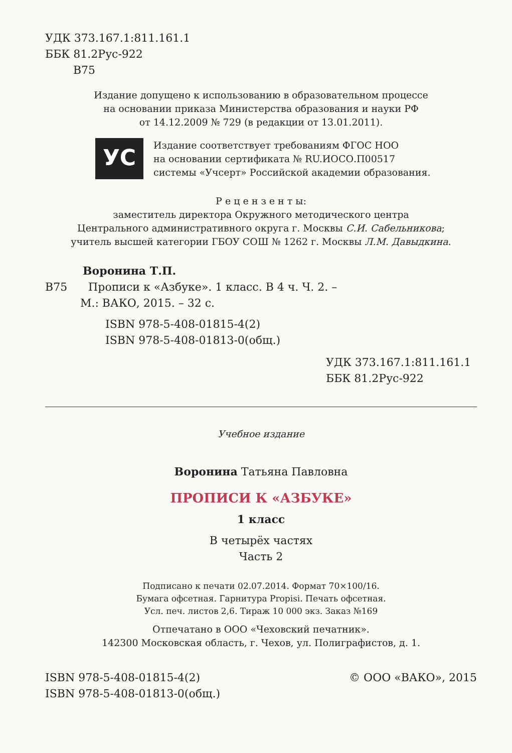УДК 373.167.1:811.161.1
ББК 81.2Рус-922
В75
Издание допущено к использованию в образовательном процессе
на основании приказа Министерства образования и науки РФ
от 14.12.2009 № 729 (в редакции от 13.01.2011).
УС
Издание соответствует требованиям ФГОС НОО
на основании сертификата № RU.ИОСО.П00517
системы «Учсерт» Российской академии образования.
Р е ц е н з е н т ы:
заместитель директора Окружного методического центра
Центрального административного округа г. Москвы С.И. Сабельникова;
учитель высшей категории ГБОУ СОШ № 1262 г. Москвы Л.М. Давыдкина.
Воронина Т.П.
В75 Прописи к «Азбуке». 1 класс. В 4 ч. Ч. 2. –
М.: ВАКО, 2015. – 32 с.
ISBN 978-5-408-01815-4(2)
ISBN 978-5-408-01813-0(общ.)
УДК 373.167.1:811.161.1
ББК 81.2Рус-922
Учебное издание
Воронина Татьяна Павловна
ПРОПИСИ К «АЗБУКЕ»
1 класс
В четырёх частях
Часть 2
Подписано к печати 02.07.2014. Формат 70×100/16.
Бумага офсетная. Гарнитура Propisi. Печать офсетная.
Усл. печ. листов 2,6. Тираж 10 000 экз. Заказ №169
Отпечатано в ООО «Чеховский печатник».
142300 Московская область, г. Чехов, ул. Полиграфистов, д. 1.
ISBN 978-5-408-01815-4(2)
ISBN 978-5-408-01813-0(общ.)
© ООО «ВАКО», 2015